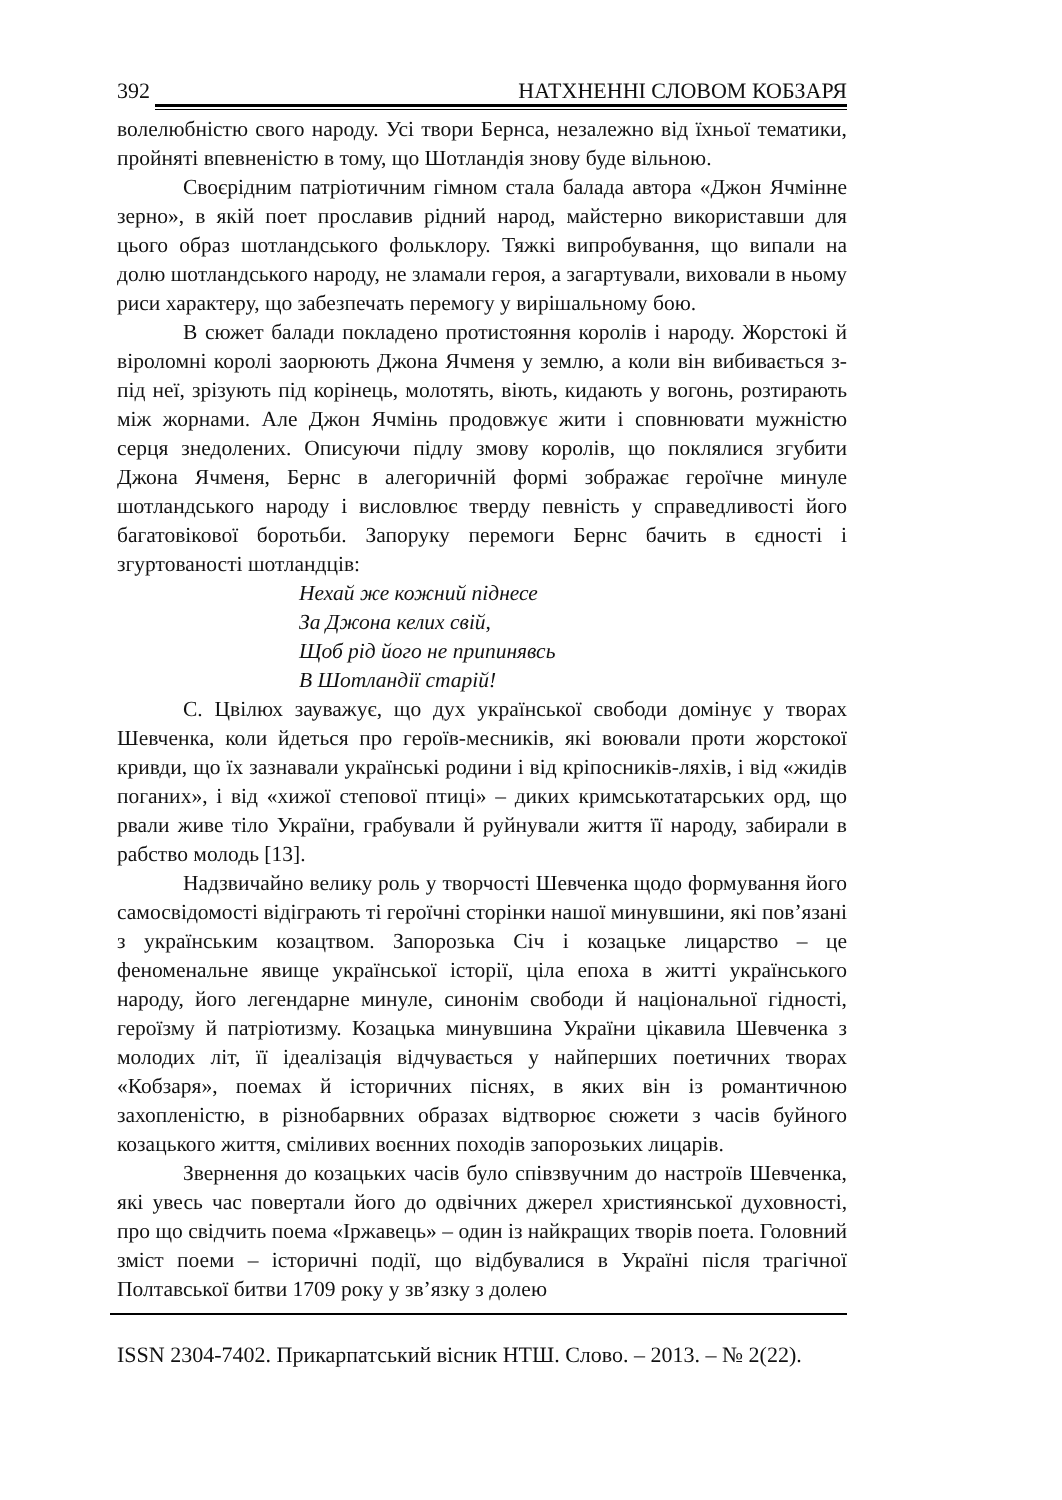392 НАТХНЕННІ СЛОВОМ КОБЗАРЯ
волелюбністю свого народу. Усі твори Бернса, незалежно від їхньої тематики, пройняті впевненістю в тому, що Шотландія знову буде вільною.
Своєрідним патріотичним гімном стала балада автора «Джон Ячмінне зерно», в якій поет прославив рідний народ, майстерно використавши для цього образ шотландського фольклору. Тяжкі випробування, що випали на долю шотландського народу, не зламали героя, а загартували, виховали в ньому риси характеру, що забезпечать перемогу у вирішальному бою.
В сюжет балади покладено протистояння королів і народу. Жорстокі й віроломні королі заорюють Джона Ячменя у землю, а коли він вибивається з-під неї, зрізують під корінець, молотять, віють, кидають у вогонь, розтирають між жорнами. Але Джон Ячмінь продовжує жити і сповнювати мужністю серця знедолених. Описуючи підлу змову королів, що поклялися згубити Джона Ячменя, Бернс в алегоричній формі зображає героїчне минуле шотландського народу і висловлює тверду певність у справедливості його багатовікової боротьби. Запоруку перемоги Бернс бачить в єдності і згуртованості шотландців:
Нехай же кожний піднесе
За Джона келих свій,
Щоб рід його не припинявсь
В Шотландії старій!
С. Цвілюх зауважує, що дух української свободи домінує у творах Шевченка, коли йдеться про героїв-месників, які воювали проти жорстокої кривди, що їх зазнавали українські родини і від кріпосників-ляхів, і від «жидів поганих», і від «хижої степової птиці» – диких кримськотатарських орд, що рвали живе тіло України, грабували й руйнували життя її народу, забирали в рабство молодь [13].
Надзвичайно велику роль у творчості Шевченка щодо формування його самосвідомості відіграють ті героїчні сторінки нашої минувшини, які пов’язані з українським козацтвом. Запорозька Січ і козацьке лицарство – це феноменальне явище української історії, ціла епоха в житті українського народу, його легендарне минуле, синонім свободи й національної гідності, героїзму й патріотизму. Козацька минувшина України цікавила Шевченка з молодих літ, її ідеалізація відчувається у найперших поетичних творах «Кобзаря», поемах й історичних піснях, в яких він із романтичною захопленістю, в різнобарвних образах відтворює сюжети з часів буйного козацького життя, сміливих воєнних походів запорозьких лицарів.
Звернення до козацьких часів було співзвучним до настроїв Шевченка, які увесь час повертали його до одвічних джерел християнської духовності, про що свідчить поема «Іржавець» – один із найкращих творів поета. Головний зміст поеми – історичні події, що відбувалися в Україні після трагічної Полтавської битви 1709 року у зв’язку з долею
ISSN 2304-7402. Прикарпатський вісник НТШ. Слово. – 2013. – № 2(22).